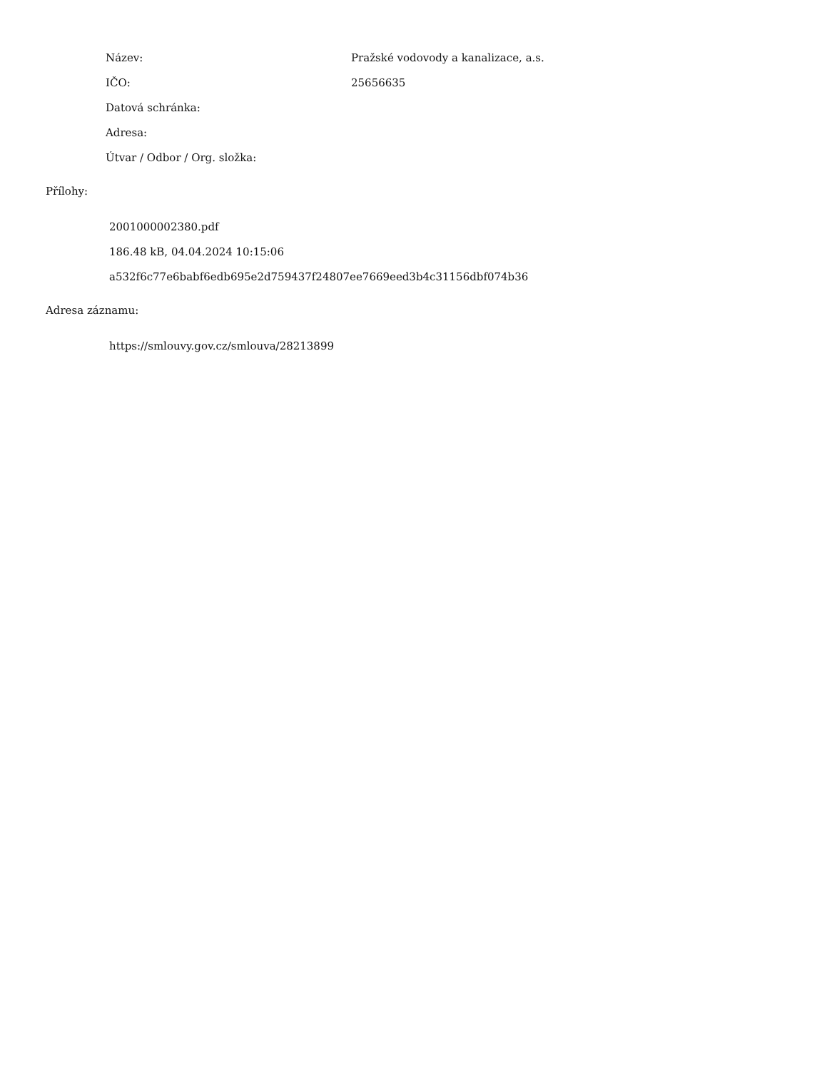| Název: | Pražské vodovody a kanalizace, a.s. |
| IČO: | 25656635 |
| Datová schránka: | |
| Adresa: | |
| Útvar / Odbor / Org. složka: | |
Přílohy:
2001000002380.pdf
186.48 kB, 04.04.2024 10:15:06
a532f6c77e6babf6edb695e2d759437f24807ee7669eed3b4c31156dbf074b36
Adresa záznamu:
https://smlouvy.gov.cz/smlouva/28213899